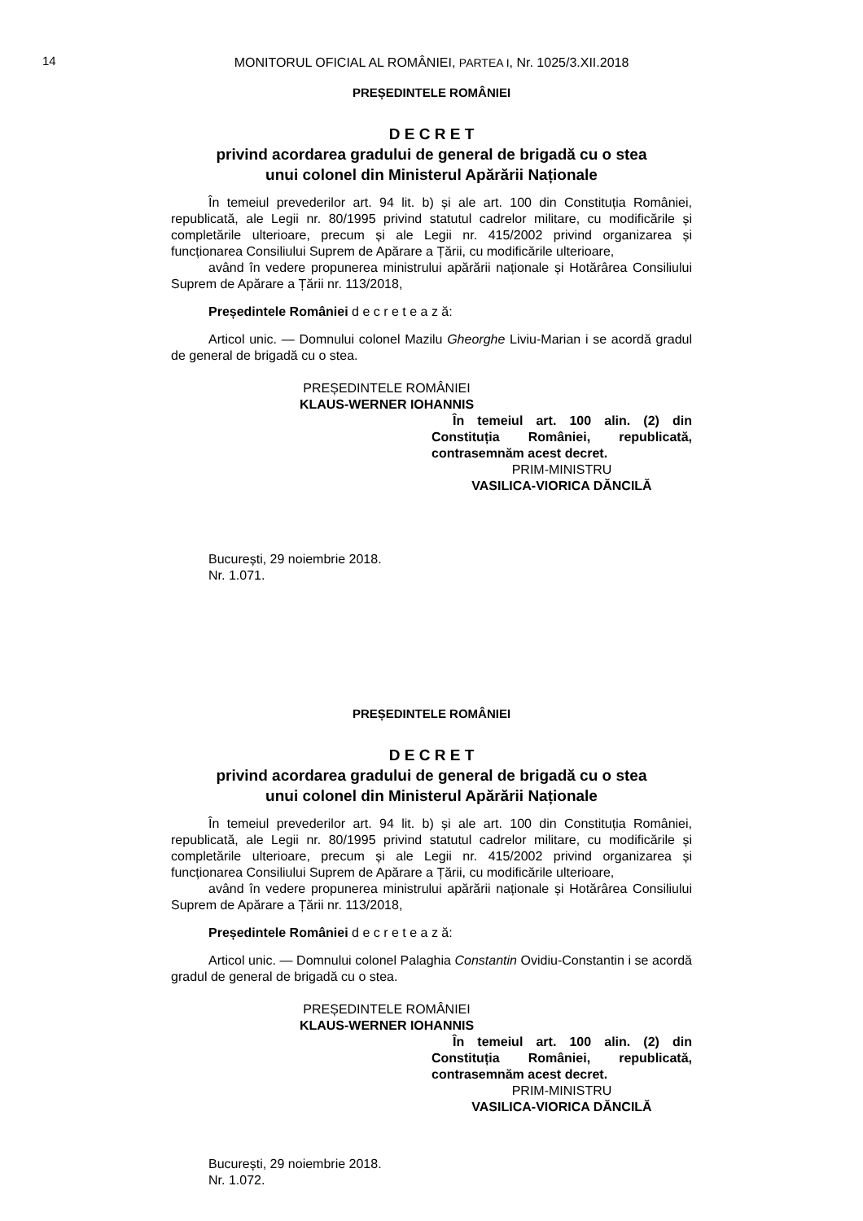14
MONITORUL OFICIAL AL ROMÂNIEI, PARTEA I, Nr. 1025/3.XII.2018
PREȘEDINTELE ROMÂNIEI
D E C R E T
privind acordarea gradului de general de brigadă cu o stea
unui colonel din Ministerul Apărării Naționale
În temeiul prevederilor art. 94 lit. b) și ale art. 100 din Constituția României, republicată, ale Legii nr. 80/1995 privind statutul cadrelor militare, cu modificările și completările ulterioare, precum și ale Legii nr. 415/2002 privind organizarea și funcționarea Consiliului Suprem de Apărare a Țării, cu modificările ulterioare,
având în vedere propunerea ministrului apărării naționale și Hotărârea Consiliului Suprem de Apărare a Țării nr. 113/2018,
Președintele României d e c r e t e a z ă:
Articol unic. — Domnului colonel Mazilu Gheorghe Liviu-Marian i se acordă gradul de general de brigadă cu o stea.
PREȘEDINTELE ROMÂNIEI
KLAUS-WERNER IOHANNIS
În temeiul art. 100 alin. (2) din Constituția României, republicată, contrasemnăm acest decret.
PRIM-MINISTRU
VASILICA-VIORICA DĂNCILĂ
București, 29 noiembrie 2018.
Nr. 1.071.
PREȘEDINTELE ROMÂNIEI
D E C R E T
privind acordarea gradului de general de brigadă cu o stea
unui colonel din Ministerul Apărării Naționale
În temeiul prevederilor art. 94 lit. b) și ale art. 100 din Constituția României, republicată, ale Legii nr. 80/1995 privind statutul cadrelor militare, cu modificările și completările ulterioare, precum și ale Legii nr. 415/2002 privind organizarea și funcționarea Consiliului Suprem de Apărare a Țării, cu modificările ulterioare,
având în vedere propunerea ministrului apărării naționale și Hotărârea Consiliului Suprem de Apărare a Țării nr. 113/2018,
Președintele României d e c r e t e a z ă:
Articol unic. — Domnului colonel Palaghia Constantin Ovidiu-Constantin i se acordă gradul de general de brigadă cu o stea.
PREȘEDINTELE ROMÂNIEI
KLAUS-WERNER IOHANNIS
În temeiul art. 100 alin. (2) din Constituția României, republicată, contrasemnăm acest decret.
PRIM-MINISTRU
VASILICA-VIORICA DĂNCILĂ
București, 29 noiembrie 2018.
Nr. 1.072.